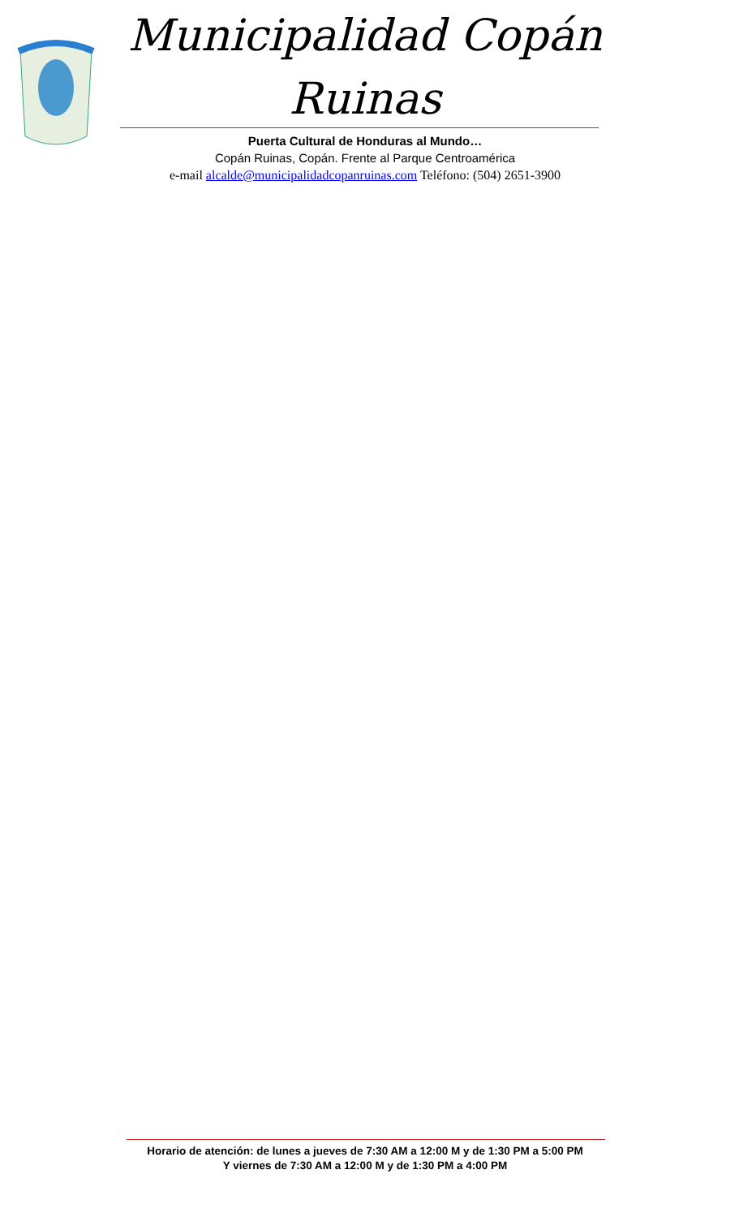Municipalidad Copán Ruinas
Puerta Cultural de Honduras al Mundo…
Copán Ruinas, Copán. Frente al Parque Centroamérica
e-mail alcalde@municipalidadcopanruinas.com Teléfono: (504) 2651-3900
Horario de atención: de lunes a jueves de 7:30 AM a 12:00 M y de 1:30 PM a 5:00 PM
Y viernes de 7:30 AM a 12:00 M y de 1:30 PM a 4:00 PM